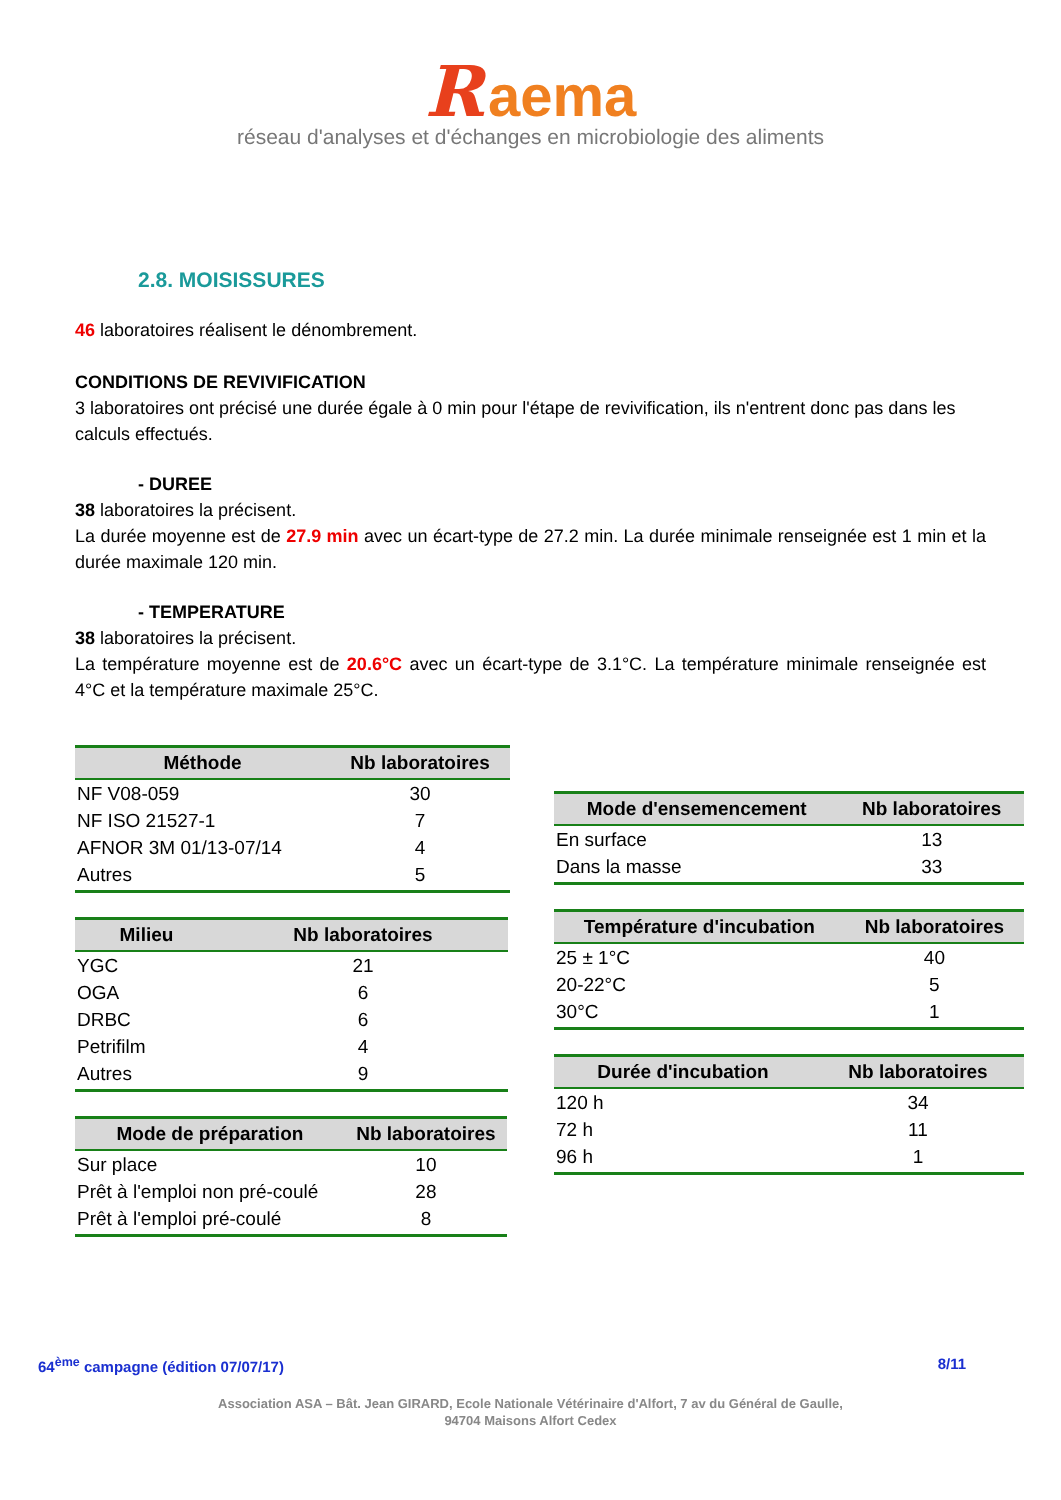R aema
réseau d'analyses et d'échanges en microbiologie des aliments
2.8. MOISISSURES
46 laboratoires réalisent le dénombrement.
CONDITIONS DE REVIVIFICATION
3 laboratoires ont précisé une durée égale à 0 min pour l'étape de revivification, ils n'entrent donc pas dans les calculs effectués.
- DUREE
38 laboratoires la précisent.
La durée moyenne est de 27.9 min avec un écart-type de 27.2 min. La durée minimale renseignée est 1 min et la durée maximale 120 min.
- TEMPERATURE
38 laboratoires la précisent.
La température moyenne est de 20.6°C avec un écart-type de 3.1°C. La température minimale renseignée est 4°C et la température maximale 25°C.
| Méthode | Nb laboratoires |
| --- | --- |
| NF V08-059 | 30 |
| NF ISO 21527-1 | 7 |
| AFNOR 3M 01/13-07/14 | 4 |
| Autres | 5 |
| Milieu | Nb laboratoires |
| --- | --- |
| YGC | 21 |
| OGA | 6 |
| DRBC | 6 |
| Petrifilm | 4 |
| Autres | 9 |
| Mode de préparation | Nb laboratoires |
| --- | --- |
| Sur place | 10 |
| Prêt à l'emploi non pré-coulé | 28 |
| Prêt à l'emploi pré-coulé | 8 |
| Mode d'ensemencement | Nb laboratoires |
| --- | --- |
| En surface | 13 |
| Dans la masse | 33 |
| Température d'incubation | Nb laboratoires |
| --- | --- |
| 25 ± 1°C | 40 |
| 20-22°C | 5 |
| 30°C | 1 |
| Durée d'incubation | Nb laboratoires |
| --- | --- |
| 120 h | 34 |
| 72 h | 11 |
| 96 h | 1 |
64<sup>ème</sup> campagne (édition 07/07/17) 8/11
Association ASA – Bât. Jean GIRARD, Ecole Nationale Vétérinaire d'Alfort, 7 av du Général de Gaulle,
94704 Maisons Alfort Cedex